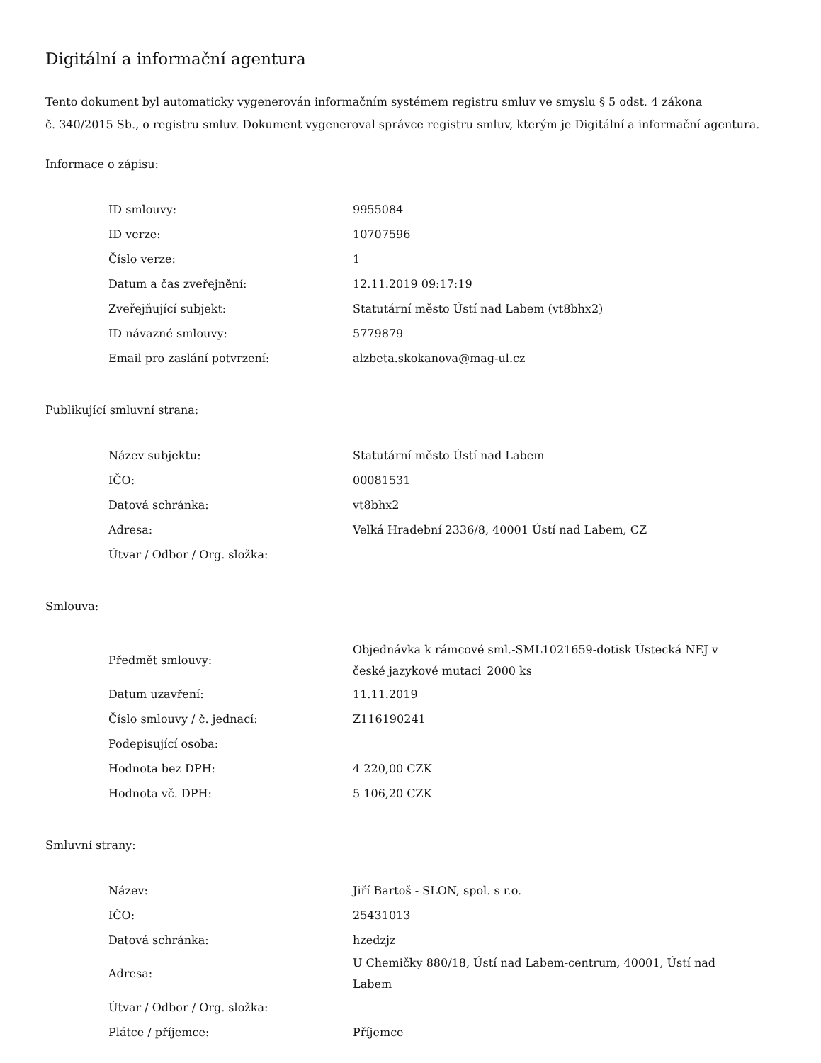Digitální a informační agentura
Tento dokument byl automaticky vygenerován informačním systémem registru smluv ve smyslu § 5 odst. 4 zákona
č. 340/2015 Sb., o registru smluv. Dokument vygeneroval správce registru smluv, kterým je Digitální a informační agentura.
Informace o zápisu:
| ID smlouvy: | 9955084 |
| ID verze: | 10707596 |
| Číslo verze: | 1 |
| Datum a čas zveřejnění: | 12.11.2019 09:17:19 |
| Zveřejňující subjekt: | Statutární město Ústí nad Labem (vt8bhx2) |
| ID návazné smlouvy: | 5779879 |
| Email pro zaslání potvrzení: | alzbeta.skokanova@mag-ul.cz |
Publikující smluvní strana:
| Název subjektu: | Statutární město Ústí nad Labem |
| IČO: | 00081531 |
| Datová schránka: | vt8bhx2 |
| Adresa: | Velká Hradební 2336/8, 40001 Ústí nad Labem, CZ |
| Útvar / Odbor / Org. složka: | |
Smlouva:
| Předmět smlouvy: | Objednávka k rámcové sml.-SML1021659-dotisk Ústecká NEJ v české jazykové mutaci_2000 ks |
| Datum uzavření: | 11.11.2019 |
| Číslo smlouvy / č. jednací: | Z116190241 |
| Podepisující osoba: | |
| Hodnota bez DPH: | 4 220,00 CZK |
| Hodnota vč. DPH: | 5 106,20 CZK |
Smluvní strany:
| Název: | Jiří Bartoš - SLON, spol. s r.o. |
| IČO: | 25431013 |
| Datová schránka: | hzedzjz |
| Adresa: | U Chemičky 880/18, Ústí nad Labem-centrum, 40001, Ústí nad Labem |
| Útvar / Odbor / Org. složka: | |
| Plátce / příjemce: | Příjemce |